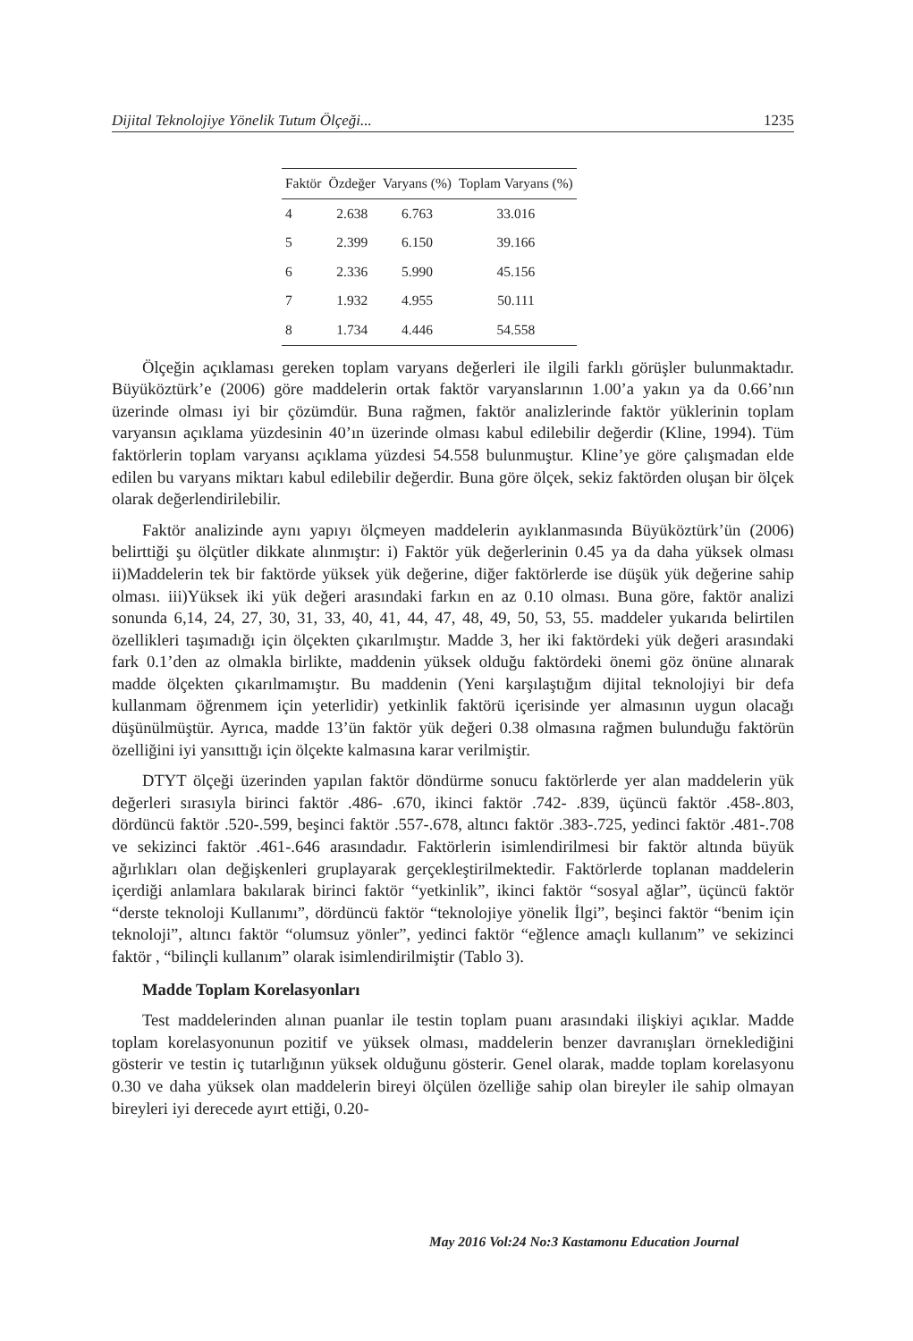Dijital Teknolojiye Yönelik Tutum Ölçeği... 1235
| Faktör | Özdeğer | Varyans (%) | Toplam Varyans (%) |
| --- | --- | --- | --- |
| 4 | 2.638 | 6.763 | 33.016 |
| 5 | 2.399 | 6.150 | 39.166 |
| 6 | 2.336 | 5.990 | 45.156 |
| 7 | 1.932 | 4.955 | 50.111 |
| 8 | 1.734 | 4.446 | 54.558 |
Ölçeğin açıklaması gereken toplam varyans değerleri ile ilgili farklı görüşler bulunmaktadır. Büyüköztürk’e (2006) göre maddelerin ortak faktör varyanslarının 1.00’a yakın ya da 0.66’nın üzerinde olması iyi bir çözümdür. Buna rağmen, faktör analizlerinde faktör yüklerinin toplam varyansın açıklama yüzdesinin 40’ın üzerinde olması kabul edilebilir değerdir (Kline, 1994). Tüm faktörlerin toplam varyansı açıklama yüzdesi 54.558 bulunmuştur. Kline’ye göre çalışmadan elde edilen bu varyans miktarı kabul edilebilir değerdir. Buna göre ölçek, sekiz faktörden oluşan bir ölçek olarak değerlendirilebilir.
Faktör analizinde aynı yapıyı ölçmeyen maddelerin ayıklanmasında Büyüköztürk’ün (2006) belirttiği şu ölçütler dikkate alınmıştır: i) Faktör yük değerlerinin 0.45 ya da daha yüksek olması ii)Maddelerin tek bir faktörde yüksek yük değerine, diğer faktörlerde ise düşük yük değerine sahip olması. iii)Yüksek iki yük değeri arasındaki farkın en az 0.10 olması. Buna göre, faktör analizi sonunda 6,14, 24, 27, 30, 31, 33, 40, 41, 44, 47, 48, 49, 50, 53, 55. maddeler yukarıda belirtilen özellikleri taşımadığı için ölçekten çıkarılmıştır. Madde 3, her iki faktördeki yük değeri arasındaki fark 0.1’den az olmakla birlikte, maddenin yüksek olduğu faktördeki önemi göz önüne alınarak madde ölçekten çıkarılmamıştır. Bu maddenin (Yeni karşılaştığım dijital teknolojiyi bir defa kullanmam öğrenmem için yeterlidir) yetkinlik faktörü içerisinde yer almasının uygun olacağı düşünülmüştür. Ayrıca, madde 13’ün faktör yük değeri 0.38 olmasına rağmen bulunduğu faktörün özelliğini iyi yansıttığı için ölçekte kalmasına karar verilmiştir.
DTYT ölçeği üzerinden yapılan faktör döndürme sonucu faktörlerde yer alan maddelerin yük değerleri sırasıyla birinci faktör .486- .670, ikinci faktör .742- .839, üçüncü faktör .458-.803, dördüncü faktör .520-.599, beşinci faktör .557-.678, altıncı faktör .383-.725, yedinci faktör .481-.708 ve sekizinci faktör .461-.646 arasındadır. Faktörlerin isimlendirilmesi bir faktör altında büyük ağırlıkları olan değişkenleri gruplayarak gerçekleştirilmektedir. Faktörlerde toplanan maddelerin içerdiği anlamlara bakılarak birinci faktör “yetkinlik”, ikinci faktör “sosyal ağlar”, üçüncü faktör “derste teknoloji Kullanımı”, dördüncü faktör “teknolojiye yönelik İlgi”, beşinci faktör “benim için teknoloji”, altıncı faktör “olumsuz yönler”, yedinci faktör “eğlence amaçlı kullanım” ve sekizinci faktör , “bilinçli kullanım” olarak isimlendirilmiştir (Tablo 3).
Madde Toplam Korelasyonları
Test maddelerinden alınan puanlar ile testin toplam puanı arasındaki ilişkiyi açıklar. Madde toplam korelasyonunun pozitif ve yüksek olması, maddelerin benzer davranışları örneklediğini gösterir ve testin iç tutarlığının yüksek olduğunu gösterir. Genel olarak, madde toplam korelasyonu 0.30 ve daha yüksek olan maddelerin bireyi ölçülen özelliğe sahip olan bireyler ile sahip olmayan bireyleri iyi derecede ayırt ettiği, 0.20-
May 2016 Vol:24 No:3 Kastamonu Education Journal